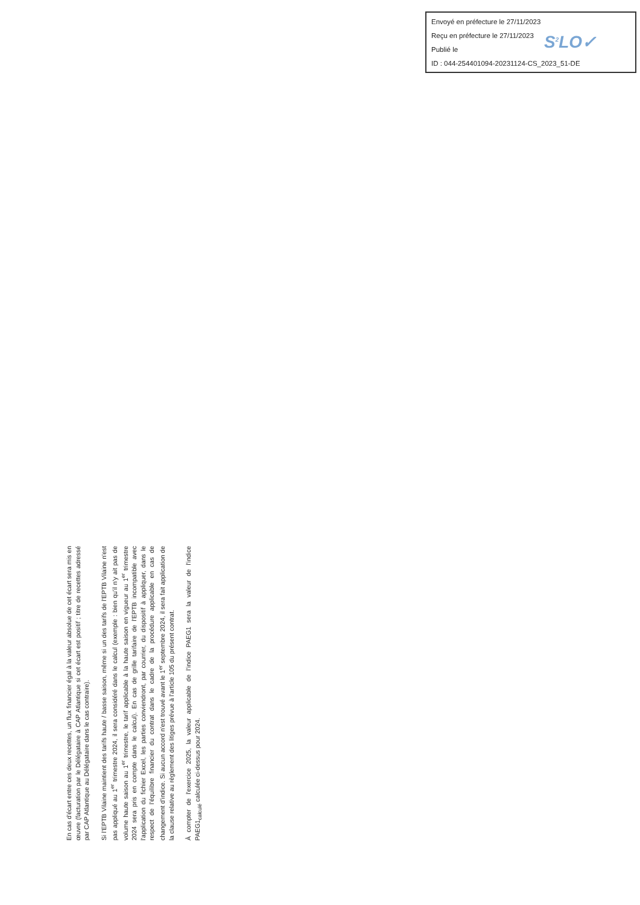Envoyé en préfecture le 27/11/2023
Reçu en préfecture le 27/11/2023
Publié le
ID : 044-254401094-20231124-CS_2023_51-DE
S<sup>2</sup>LO✓
En cas d'écart entre ces deux recettes, un flux financier égal à la valeur absolue de cet écart sera mis en œuvre (facturation par le Délégataire à CAP Atlantique si cet écart est positif ; titre de recettes adressé par CAP Atlantique au Délégataire dans le cas contraire).
Si l'EPTB Vilaine maintient des tarifs haute / basse saison, même si un des tarifs de l'EPTB Vilaine n'est pas appliqué au 1<sup>er</sup> trimestre 2024, il sera considéré dans le calcul (exemple : bien qu'il n'y ait pas de volume haute saison au 1<sup>er</sup> trimestre, le tarif applicable à la haute saison en vigueur au 1<sup>er</sup> trimestre 2024 sera pris en compte dans le calcul). En cas de grille tarifaire de l'EPTB incompatible avec l'application du fichier Excel, les parties conviendront, par courrier, du dispositif à appliquer, dans le respect de l'équilibre financier du contrat dans le cadre de la procédure applicable en cas de changement d'indice. Si aucun accord n'est trouvé avant le 1<sup>er</sup> septembre 2024, il sera fait application de la clause relative au règlement des litiges prévue à l'article 105 du présent contrat.
À compter de l'exercice 2025, la valeur applicable de l'indice PAEG1 sera la valeur de l'indice PAEG1<sub>calculé</sub> calculée ci-dessus pour 2024.